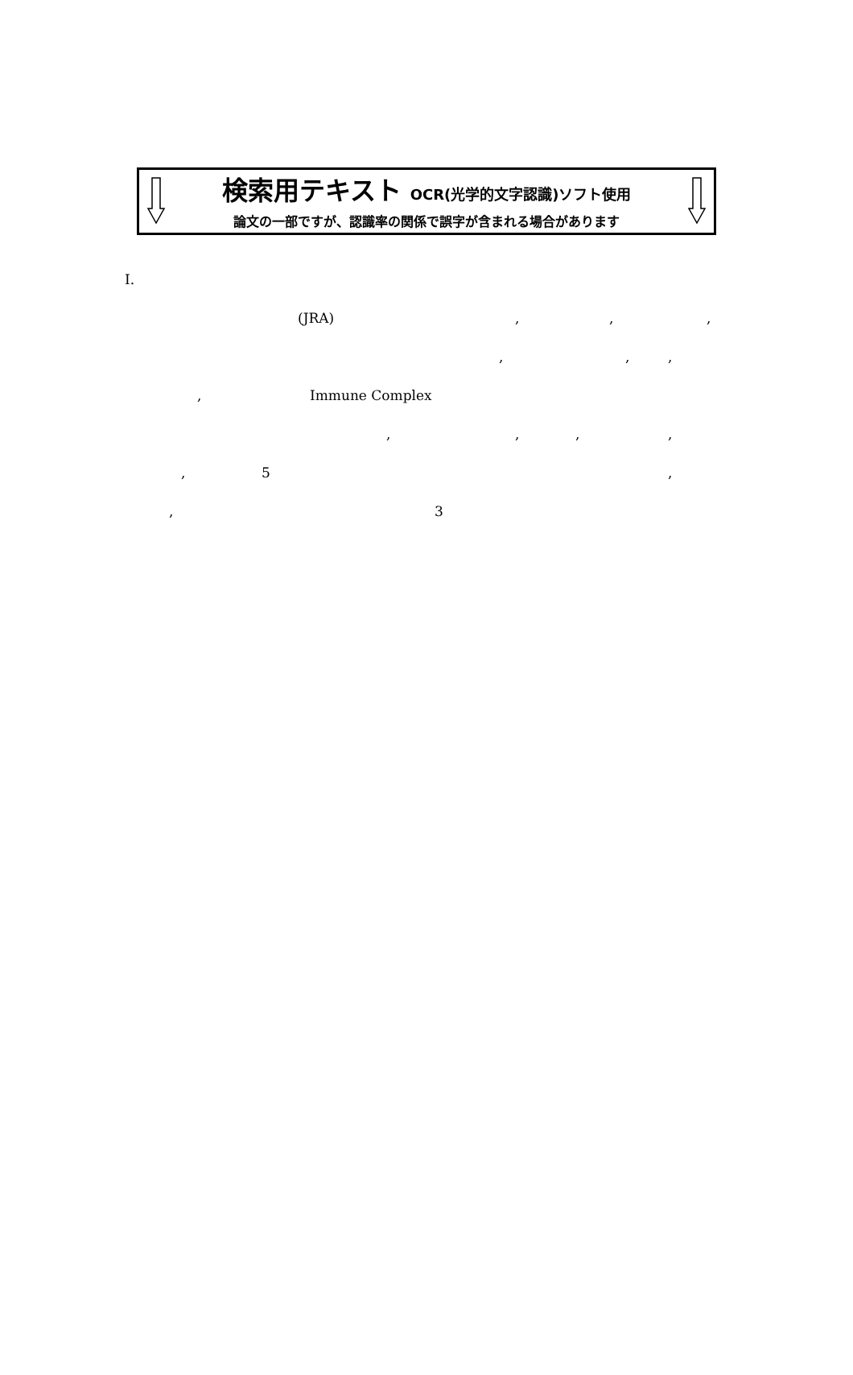検索用テキスト OCR(光学的文字認識)ソフト使用
論文の一部ですが、認識率の関係で誤字が含まれる場合があります
I. (JRA) , , ,
, , ,
, Immune Complex , , , ,
, 5 ,
, 3